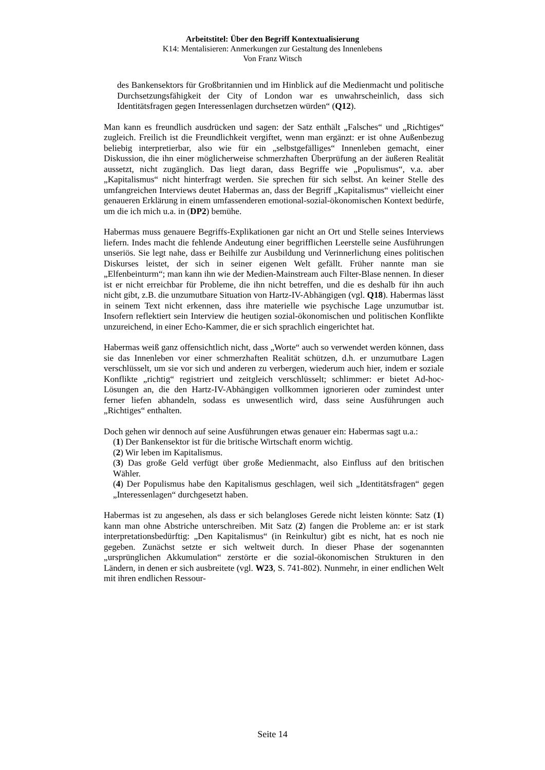Arbeitstitel: Über den Begriff Kontextualisierung
K14: Mentalisieren: Anmerkungen zur Gestaltung des Innenlebens
Von Franz Witsch
des Bankensektors für Großbritannien und im Hinblick auf die Medienmacht und politische Durchsetzungsfähigkeit der City of London war es unwahrscheinlich, dass sich Identitätsfragen gegen Interessenlagen durchsetzen würden“ (Q12).
Man kann es freundlich ausdrücken und sagen: der Satz enthält „Falsches“ und „Richtiges“ zugleich. Freilich ist die Freundlichkeit vergiftet, wenn man ergänzt: er ist ohne Außenbezug beliebig interpretierbar, also wie für ein „selbstgefälliges“ Innenleben gemacht, einer Diskussion, die ihn einer möglicherweise schmerzhaften Überprüfung an der äußeren Realität aussetzt, nicht zugänglich. Das liegt daran, dass Begriffe wie „Populismus“, v.a. aber „Kapitalismus“ nicht hinterfragt werden. Sie sprechen für sich selbst. An keiner Stelle des umfangreichen Interviews deutet Habermas an, dass der Begriff „Kapitalismus“ vielleicht einer genaueren Erklärung in einem umfassenderen emotional-sozial-ökonomischen Kontext bedürfe, um die ich mich u.a. in (DP2) bemühe.
Habermas muss genauere Begriffs-Explikationen gar nicht an Ort und Stelle seines Interviews liefern. Indes macht die fehlende Andeutung einer begrifflichen Leerstelle seine Ausführungen unseriös. Sie legt nahe, dass er Beihilfe zur Ausbildung und Verinnerlichung eines politischen Diskurses leistet, der sich in seiner eigenen Welt gefällt. Früher nannte man sie „Elfenbeinturm“; man kann ihn wie der Medien-Mainstream auch Filter-Blase nennen. In dieser ist er nicht erreichbar für Probleme, die ihn nicht betreffen, und die es deshalb für ihn auch nicht gibt, z.B. die unzumutbare Situation von Hartz-IV-Abhängigen (vgl. Q18). Habermas lässt in seinem Text nicht erkennen, dass ihre materielle wie psychische Lage unzumutbar ist. Insofern reflektiert sein Interview die heutigen sozial-ökonomischen und politischen Konflikte unzureichend, in einer Echo-Kammer, die er sich sprachlich eingerichtet hat.
Habermas weiß ganz offensichtlich nicht, dass „Worte“ auch so verwendet werden können, dass sie das Innenleben vor einer schmerzhaften Realität schützen, d.h. er unzumutbare Lagen verschlüsselt, um sie vor sich und anderen zu verbergen, wiederum auch hier, indem er soziale Konflikte „richtig“ registriert und zeitgleich verschlüsselt; schlimmer: er bietet Ad-hoc-Lösungen an, die den Hartz-IV-Abhängigen vollkommen ignorieren oder zumindest unter ferner liefen abhandeln, sodass es unwesentlich wird, dass seine Ausführungen auch „Richtiges“ enthalten.
Doch gehen wir dennoch auf seine Ausführungen etwas genauer ein: Habermas sagt u.a.:
(1) Der Bankensektor ist für die britische Wirtschaft enorm wichtig.
(2) Wir leben im Kapitalismus.
(3) Das große Geld verfügt über große Medienmacht, also Einfluss auf den britischen Wähler.
(4) Der Populismus habe den Kapitalismus geschlagen, weil sich „Identitätsfragen“ gegen „Interessenlagen“ durchgesetzt haben.
Habermas ist zu angesehen, als dass er sich belangloses Gerede nicht leisten könnte: Satz (1) kann man ohne Abstriche unterschreiben. Mit Satz (2) fangen die Probleme an: er ist stark interpretationsbedürftig: „Den Kapitalismus“ (in Reinkultur) gibt es nicht, hat es noch nie gegeben. Zunächst setzte er sich weltweit durch. In dieser Phase der sogenannten „ursprünglichen Akkumulation“ zerstörte er die sozial-ökonomischen Strukturen in den Ländern, in denen er sich ausbreitete (vgl. W23, S. 741-802). Nunmehr, in einer endlichen Welt mit ihren endlichen Ressour-
Seite 14